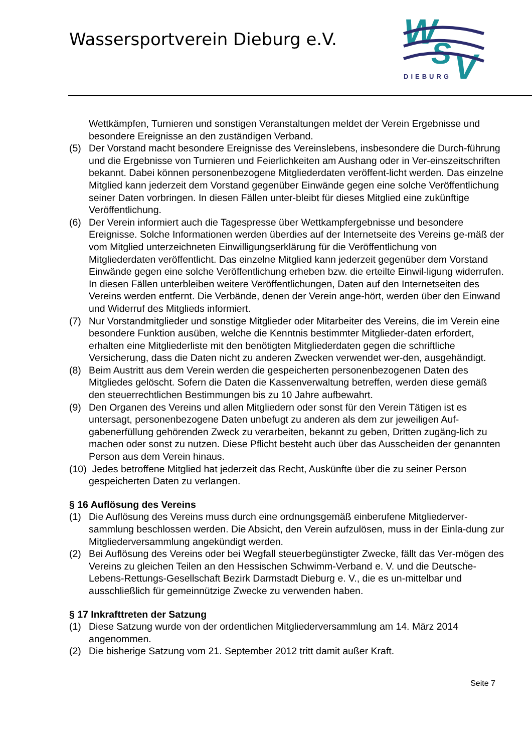Wassersportverein Dieburg e.V.
W
S
V
DIEBURG
Wettkämpfen, Turnieren und sonstigen Veranstaltungen meldet der Verein Ergebnisse und besondere Ereignisse an den zuständigen Verband.
(5) Der Vorstand macht besondere Ereignisse des Vereinslebens, insbesondere die Durch-führung und die Ergebnisse von Turnieren und Feierlichkeiten am Aushang oder in Ver-einszeitschriften bekannt. Dabei können personenbezogene Mitgliederdaten veröffent-licht werden. Das einzelne Mitglied kann jederzeit dem Vorstand gegenüber Einwände gegen eine solche Veröffentlichung seiner Daten vorbringen. In diesen Fällen unter-bleibt für dieses Mitglied eine zukünftige Veröffentlichung.
(6) Der Verein informiert auch die Tagespresse über Wettkampfergebnisse und besondere Ereignisse. Solche Informationen werden überdies auf der Internetseite des Vereins ge-mäß der vom Mitglied unterzeichneten Einwilligungserklärung für die Veröffentlichung von Mitgliederdaten veröffentlicht. Das einzelne Mitglied kann jederzeit gegenüber dem Vorstand Einwände gegen eine solche Veröffentlichung erheben bzw. die erteilte Einwil-ligung widerrufen. In diesen Fällen unterbleiben weitere Veröffentlichungen, Daten auf den Internetseiten des Vereins werden entfernt. Die Verbände, denen der Verein ange-hört, werden über den Einwand und Widerruf des Mitglieds informiert.
(7) Nur Vorstandmitglieder und sonstige Mitglieder oder Mitarbeiter des Vereins, die im Verein eine besondere Funktion ausüben, welche die Kenntnis bestimmter Mitglieder-daten erfordert, erhalten eine Mitgliederliste mit den benötigten Mitgliederdaten gegen die schriftliche Versicherung, dass die Daten nicht zu anderen Zwecken verwendet wer-den, ausgehändigt.
(8) Beim Austritt aus dem Verein werden die gespeicherten personenbezogenen Daten des Mitgliedes gelöscht. Sofern die Daten die Kassenverwaltung betreffen, werden diese gemäß den steuerrechtlichen Bestimmungen bis zu 10 Jahre aufbewahrt.
(9) Den Organen des Vereins und allen Mitgliedern oder sonst für den Verein Tätigen ist es untersagt, personenbezogene Daten unbefugt zu anderen als dem zur jeweiligen Auf-gabenerfüllung gehörenden Zweck zu verarbeiten, bekannt zu geben, Dritten zugäng-lich zu machen oder sonst zu nutzen. Diese Pflicht besteht auch über das Ausscheiden der genannten Person aus dem Verein hinaus.
(10) Jedes betroffene Mitglied hat jederzeit das Recht, Auskünfte über die zu seiner Person
gespeicherten Daten zu verlangen.
§ 16 Auflösung des Vereins
(1) Die Auflösung des Vereins muss durch eine ordnungsgemäß einberufene Mitgliederver-sammlung beschlossen werden. Die Absicht, den Verein aufzulösen, muss in der Einla-dung zur Mitgliederversammlung angekündigt werden.
(2) Bei Auflösung des Vereins oder bei Wegfall steuerbegünstigter Zwecke, fällt das Ver-mögen des Vereins zu gleichen Teilen an den Hessischen Schwimm-Verband e. V. und die Deutsche-Lebens-Rettungs-Gesellschaft Bezirk Darmstadt Dieburg e. V., die es un-mittelbar und ausschließlich für gemeinnützige Zwecke zu verwenden haben.
§ 17 Inkrafttreten der Satzung
(1) Diese Satzung wurde von der ordentlichen Mitgliederversammlung am 14. März 2014 angenommen.
(2) Die bisherige Satzung vom 21. September 2012 tritt damit außer Kraft.
Seite 7